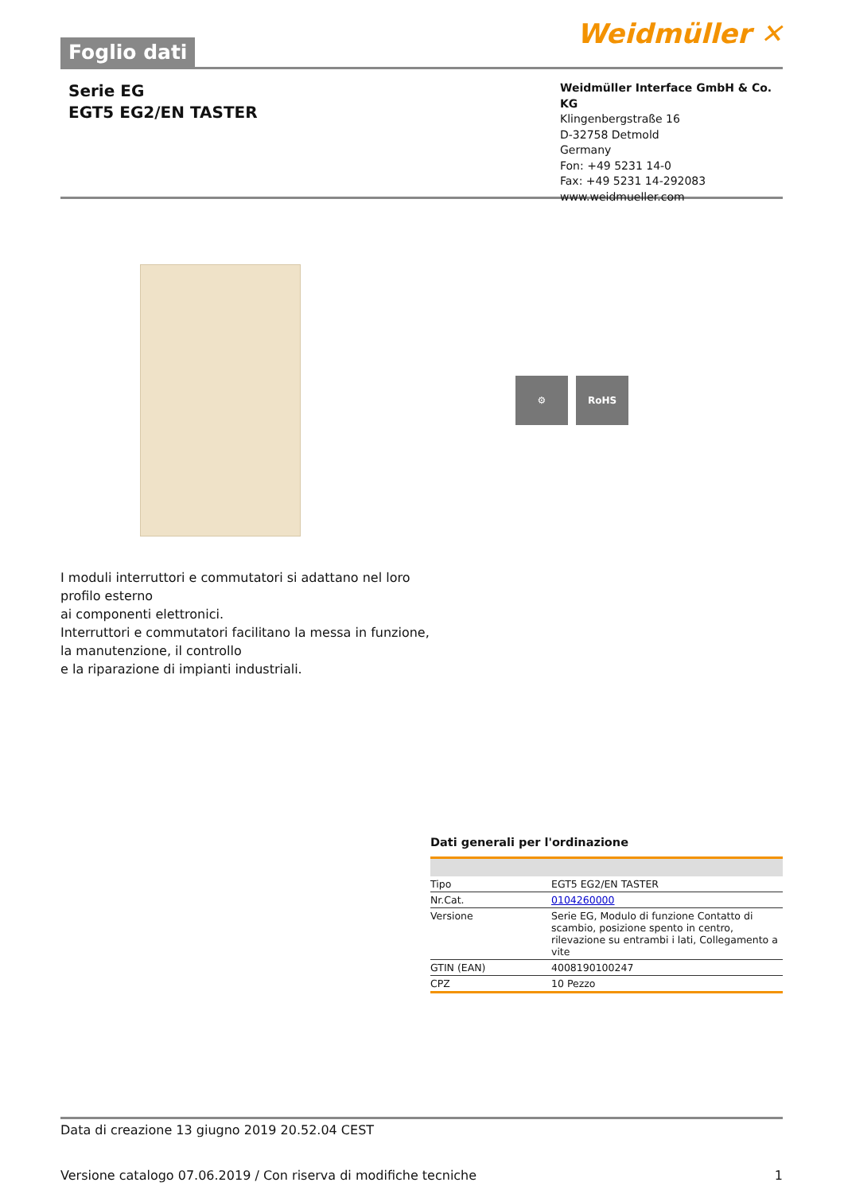Foglio dati
Weidmüller ✕
Serie EG
EGT5 EG2/EN TASTER
Weidmüller Interface GmbH & Co. KG
Klingenbergstraße 16
D-32758 Detmold
Germany
Fon: +49 5231 14-0
Fax: +49 5231 14-292083
www.weidmueller.com
⚙ RoHS
I moduli interruttori e commutatori si adattano nel loro
profilo esterno
ai componenti elettronici.
Interruttori e commutatori facilitano la messa in funzione,
la manutenzione, il controllo
e la riparazione di impianti industriali.
Dati generali per l'ordinazione
| Tipo | EGT5 EG2/EN TASTER |
| Nr.Cat. | 0104260000 |
| Versione | Serie EG, Modulo di funzione Contatto di scambio, posizione spento in centro, rilevazione su entrambi i lati, Collegamento a vite |
| GTIN (EAN) | 4008190100247 |
| CPZ | 10 Pezzo |
Data di creazione 13 giugno 2019 20.52.04 CEST
Versione catalogo 07.06.2019 / Con riserva di modifiche tecniche 1